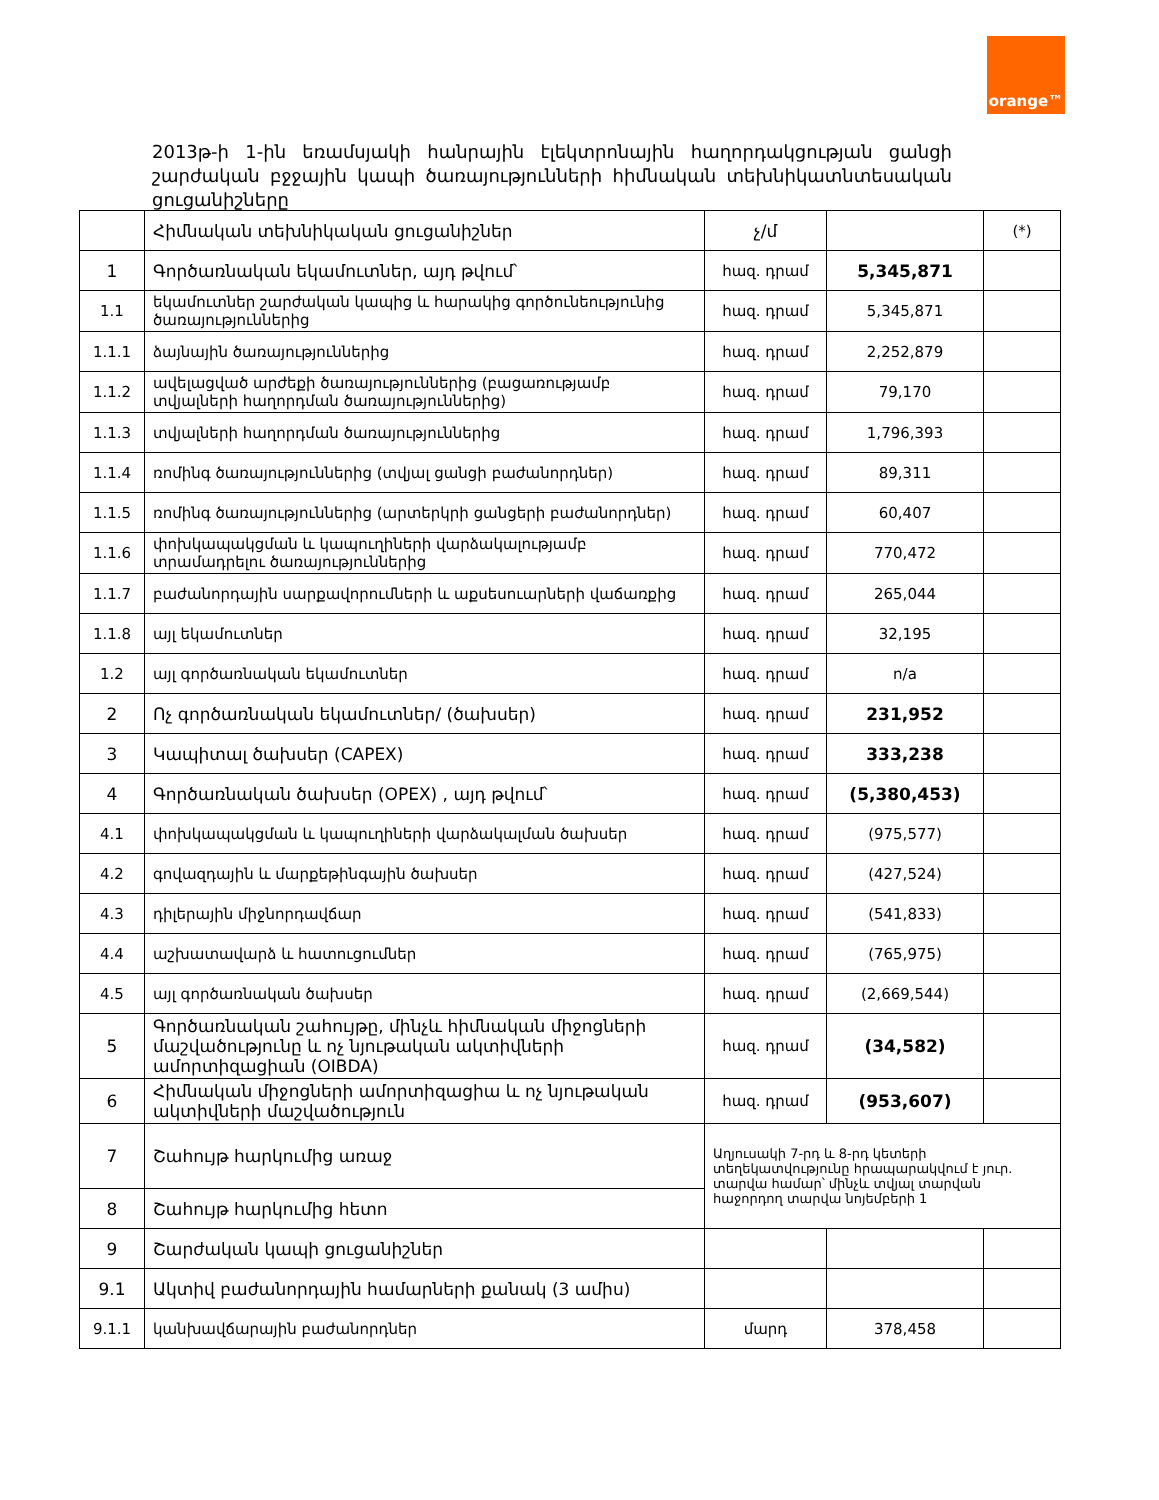orange™
2013թ-ի 1-ին եռամսյակի հանրային էլեկտրոնային հաղորդակցության ցանցի շարժական բջջային կապի ծառայությունների հիմնական տեխնիկատնտեսական ցուցանիշները
| | Հիմնական տեխնիկական ցուցանիշներ | չ/մ | | (*) |
| --- | --- | --- | --- | --- |
| 1 | Գործառնական եկամուտներ, այդ թվում՝ | հազ. դրամ | 5,345,871 | |
| 1.1 | եկամուտներ շարժական կապից և հարակից գործունեությունից ծառայություններից | հազ. դրամ | 5,345,871 | |
| 1.1.1 | ձայնային ծառայություններից | հազ. դրամ | 2,252,879 | |
| 1.1.2 | ավելացված արժեքի ծառայություններից (բացառությամբ տվյալների հաղորդման ծառայություններից) | հազ. դրամ | 79,170 | |
| 1.1.3 | տվյալների հաղորդման ծառայություններից | հազ. դրամ | 1,796,393 | |
| 1.1.4 | ռոմինգ ծառայություններից (տվյալ ցանցի բաժանորդներ) | հազ. դրամ | 89,311 | |
| 1.1.5 | ռոմինգ ծառայություններից (արտերկրի ցանցերի բաժանորդներ) | հազ. դրամ | 60,407 | |
| 1.1.6 | փոխկապակցման և կապուղիների վարձակալությամբ տրամադրելու ծառայություններից | հազ. դրամ | 770,472 | |
| 1.1.7 | բաժանորդային սարքավորումների և աքսեսուարների վաճառքից | հազ. դրամ | 265,044 | |
| 1.1.8 | այլ եկամուտներ | հազ. դրամ | 32,195 | |
| 1.2 | այլ գործառնական եկամուտներ | հազ. դրամ | n/a | |
| 2 | Ոչ գործառնական եկամուտներ/ (ծախսեր) | հազ. դրամ | 231,952 | |
| 3 | Կապիտալ ծախսեր (CAPEX) | հազ. դրամ | 333,238 | |
| 4 | Գործառնական ծախսեր (OPEX) , այդ թվում՝ | հազ. դրամ | (5,380,453) | |
| 4.1 | փոխկապակցման և կապուղիների վարձակալման ծախսեր | հազ. դրամ | (975,577) | |
| 4.2 | գովազդային և մարքեթինգային ծախսեր | հազ. դրամ | (427,524) | |
| 4.3 | դիլերային միջնորդավճար | հազ. դրամ | (541,833) | |
| 4.4 | աշխատավարձ և հատուցումներ | հազ. դրամ | (765,975) | |
| 4.5 | այլ գործառնական ծախսեր | հազ. դրամ | (2,669,544) | |
| 5 | Գործառնական շահույթը, մինչև հիմնական միջոցների մաշվածությունը և ոչ նյութական ակտիվների ամորտիզացիան (OIBDA) | հազ. դրամ | (34,582) | |
| 6 | Հիմնական միջոցների ամորտիզացիա և ոչ նյութական ակտիվների մաշվածություն | հազ. դրամ | (953,607) | |
| 7 | Շահույթ հարկումից առաջ | Աղյուսակի 7-րդ և 8-րդ կետերի տեղեկատվությունը հրապարակվում է յուր. տարվա համար՝ մինչև տվյալ տարվան հաջորդող տարվա նոյեմբերի 1 | | |
| 8 | Շահույթ հարկումից հետո | | | |
| 9 | Շարժական կապի ցուցանիշներ | | | |
| 9.1 | Ակտիվ բաժանորդային համարների քանակ (3 ամիս) | | | |
| 9.1.1 | կանխավճարային բաժանորդներ | մարդ | 378,458 | |